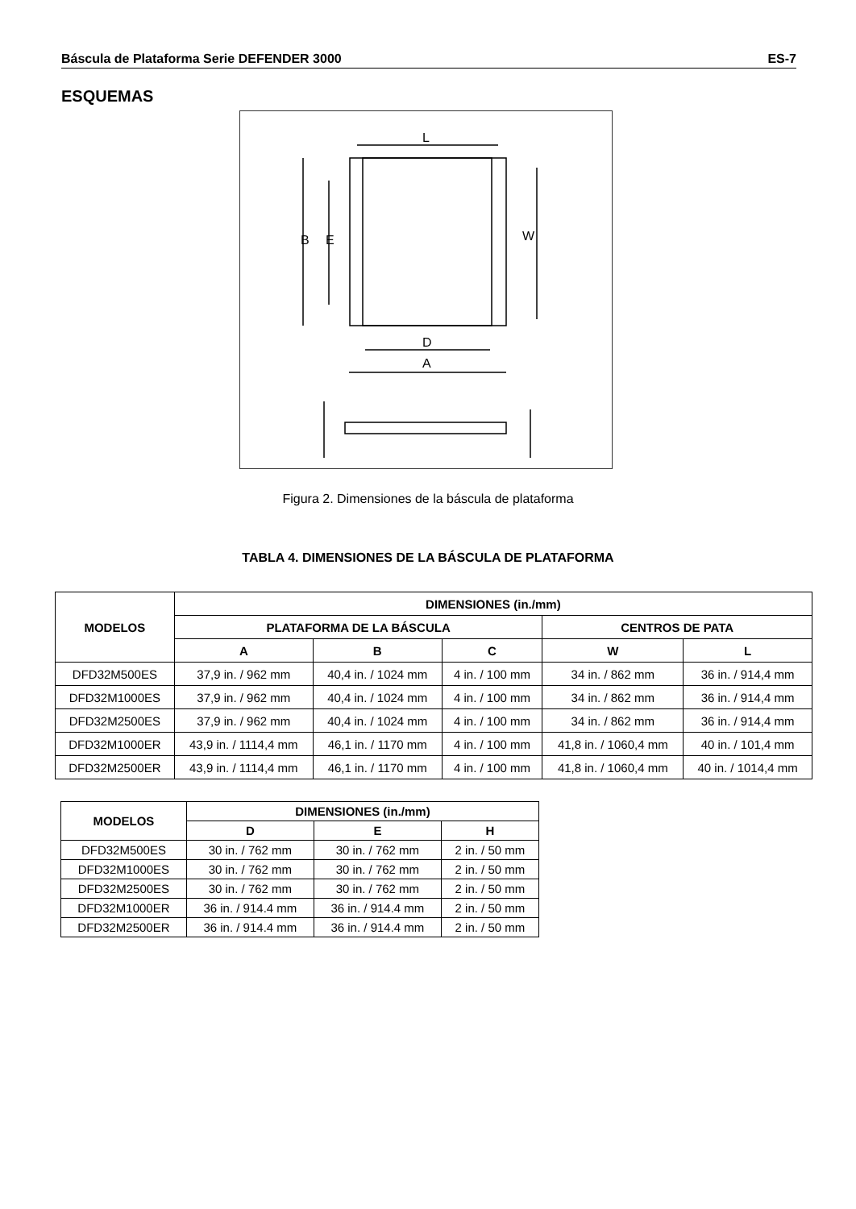Báscula de Plataforma Serie DEFENDER 3000 ES-7
ESQUEMAS
L
B
E
W
D
A
Figura 2. Dimensiones de la báscula de plataforma
TABLA 4. DIMENSIONES DE LA BÁSCULA DE PLATAFORMA
| MODELOS | DIMENSIONES (in./mm) | | | | |
| --- | --- | --- | --- | --- | --- |
| | PLATAFORMA DE LA BÁSCULA | | | CENTROS DE PATA | |
| | A | B | C | W | L |
| DFD32M500ES | 37,9 in. / 962 mm | 40,4 in. / 1024 mm | 4 in. / 100 mm | 34 in. / 862 mm | 36 in. / 914,4 mm |
| DFD32M1000ES | 37,9 in. / 962 mm | 40,4 in. / 1024 mm | 4 in. / 100 mm | 34 in. / 862 mm | 36 in. / 914,4 mm |
| DFD32M2500ES | 37,9 in. / 962 mm | 40,4 in. / 1024 mm | 4 in. / 100 mm | 34 in. / 862 mm | 36 in. / 914,4 mm |
| DFD32M1000ER | 43,9 in. / 1114,4 mm | 46,1 in. / 1170 mm | 4 in. / 100 mm | 41,8 in. / 1060,4 mm | 40 in. / 101,4 mm |
| DFD32M2500ER | 43,9 in. / 1114,4 mm | 46,1 in. / 1170 mm | 4 in. / 100 mm | 41,8 in. / 1060,4 mm | 40 in. / 1014,4 mm |
| MODELOS | DIMENSIONES (in./mm) | | |
| --- | --- | --- | --- |
| | D | E | H |
| DFD32M500ES | 30 in. / 762 mm | 30 in. / 762 mm | 2 in. / 50 mm |
| DFD32M1000ES | 30 in. / 762 mm | 30 in. / 762 mm | 2 in. / 50 mm |
| DFD32M2500ES | 30 in. / 762 mm | 30 in. / 762 mm | 2 in. / 50 mm |
| DFD32M1000ER | 36 in. / 914.4 mm | 36 in. / 914.4 mm | 2 in. / 50 mm |
| DFD32M2500ER | 36 in. / 914.4 mm | 36 in. / 914.4 mm | 2 in. / 50 mm |